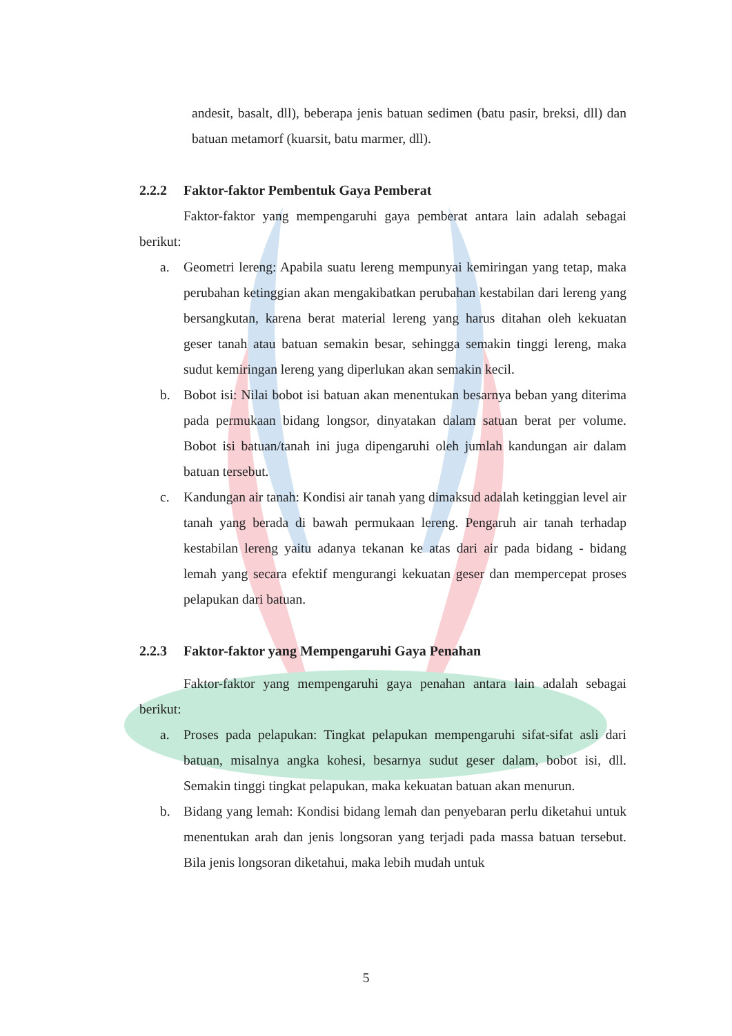andesit, basalt, dll), beberapa jenis batuan sedimen (batu pasir, breksi, dll) dan batuan metamorf (kuarsit, batu marmer, dll).
2.2.2 Faktor-faktor Pembentuk Gaya Pemberat
Faktor-faktor yang mempengaruhi gaya pemberat antara lain adalah sebagai berikut:
a. Geometri lereng: Apabila suatu lereng mempunyai kemiringan yang tetap, maka perubahan ketinggian akan mengakibatkan perubahan kestabilan dari lereng yang bersangkutan, karena berat material lereng yang harus ditahan oleh kekuatan geser tanah atau batuan semakin besar, sehingga semakin tinggi lereng, maka sudut kemiringan lereng yang diperlukan akan semakin kecil.
b. Bobot isi: Nilai bobot isi batuan akan menentukan besarnya beban yang diterima pada permukaan bidang longsor, dinyatakan dalam satuan berat per volume. Bobot isi batuan/tanah ini juga dipengaruhi oleh jumlah kandungan air dalam batuan tersebut.
c. Kandungan air tanah: Kondisi air tanah yang dimaksud adalah ketinggian level air tanah yang berada di bawah permukaan lereng. Pengaruh air tanah terhadap kestabilan lereng yaitu adanya tekanan ke atas dari air pada bidang - bidang lemah yang secara efektif mengurangi kekuatan geser dan mempercepat proses pelapukan dari batuan.
2.2.3 Faktor-faktor yang Mempengaruhi Gaya Penahan
Faktor-faktor yang mempengaruhi gaya penahan antara lain adalah sebagai berikut:
a. Proses pada pelapukan: Tingkat pelapukan mempengaruhi sifat-sifat asli dari batuan, misalnya angka kohesi, besarnya sudut geser dalam, bobot isi, dll. Semakin tinggi tingkat pelapukan, maka kekuatan batuan akan menurun.
b. Bidang yang lemah: Kondisi bidang lemah dan penyebaran perlu diketahui untuk menentukan arah dan jenis longsoran yang terjadi pada massa batuan tersebut. Bila jenis longsoran diketahui, maka lebih mudah untuk
5